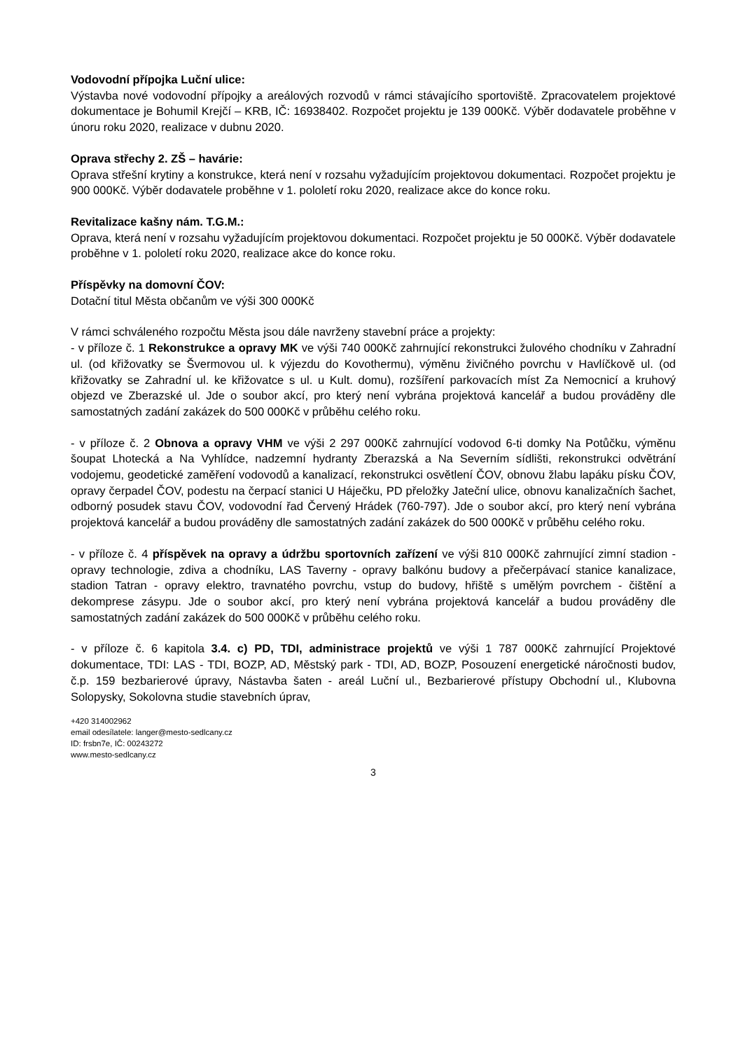Vodovodní přípojka Luční ulice:
Výstavba nové vodovodní přípojky a areálových rozvodů v rámci stávajícího sportoviště. Zpracovatelem projektové dokumentace je Bohumil Krejčí – KRB, IČ: 16938402. Rozpočet projektu je 139 000Kč. Výběr dodavatele proběhne v únoru roku 2020, realizace v dubnu 2020.
Oprava střechy 2. ZŠ – havárie:
Oprava střešní krytiny a konstrukce, která není v rozsahu vyžadujícím projektovou dokumentaci. Rozpočet projektu je 900 000Kč. Výběr dodavatele proběhne v 1. pololetí roku 2020, realizace akce do konce roku.
Revitalizace kašny nám. T.G.M.:
Oprava, která není v rozsahu vyžadujícím projektovou dokumentaci. Rozpočet projektu je 50 000Kč. Výběr dodavatele proběhne v 1. pololetí roku 2020, realizace akce do konce roku.
Příspěvky na domovní ČOV:
Dotační titul Města občanům ve výši 300 000Kč
V rámci schváleného rozpočtu Města jsou dále navrženy stavební práce a projekty:
- v příloze č. 1 Rekonstrukce a opravy MK ve výši 740 000Kč zahrnující rekonstrukci žulového chodníku v Zahradní ul. (od křižovatky se Švermovou ul. k výjezdu do Kovothermu), výměnu živičného povrchu v Havlíčkově ul. (od křižovatky se Zahradní ul. ke křižovatce s ul. u Kult. domu), rozšíření parkovacích míst Za Nemocnicí a kruhový objezd ve Zberazské ul. Jde o soubor akcí, pro který není vybrána projektová kancelář a budou prováděny dle samostatných zadání zakázek do 500 000Kč v průběhu celého roku.
- v příloze č. 2 Obnova a opravy VHM ve výši 2 297 000Kč zahrnující vodovod 6-ti domky Na Potůčku, výměnu šoupat Lhotecká a Na Vyhlídce, nadzemní hydranty Zberazská a Na Severním sídlišti, rekonstrukci odvětrání vodojemu, geodetické zaměření vodovodů a kanalizací, rekonstrukci osvětlení ČOV, obnovu žlabu lapáku písku ČOV, opravy čerpadel ČOV, podestu na čerpací stanici U Háječku, PD přeložky Jateční ulice, obnovu kanalizačních šachet, odborný posudek stavu ČOV, vodovodní řad Červený Hrádek (760-797). Jde o soubor akcí, pro který není vybrána projektová kancelář a budou prováděny dle samostatných zadání zakázek do 500 000Kč v průběhu celého roku.
- v příloze č. 4 příspěvek na opravy a údržbu sportovních zařízení ve výši 810 000Kč zahrnující zimní stadion - opravy technologie, zdiva a chodníku, LAS Taverny - opravy balkónu budovy a přečerpávací stanice kanalizace, stadion Tatran - opravy elektro, travnatého povrchu, vstup do budovy, hřiště s umělým povrchem - čištění a dekomprese zásypu. Jde o soubor akcí, pro který není vybrána projektová kancelář a budou prováděny dle samostatných zadání zakázek do 500 000Kč v průběhu celého roku.
- v příloze č. 6 kapitola 3.4. c) PD, TDI, administrace projektů ve výši 1 787 000Kč zahrnující Projektové dokumentace, TDI: LAS - TDI, BOZP, AD, Městský park - TDI, AD, BOZP, Posouzení energetické náročnosti budov, č.p. 159 bezbarierové úpravy, Nástavba šaten - areál Luční ul., Bezbarierové přístupy Obchodní ul., Klubovna Solopysky, Sokolovna studie stavebních úprav,
+420 314002962
email odesílatele: langer@mesto-sedlcany.cz
ID: frsbn7e, IČ: 00243272
www.mesto-sedlcany.cz
3